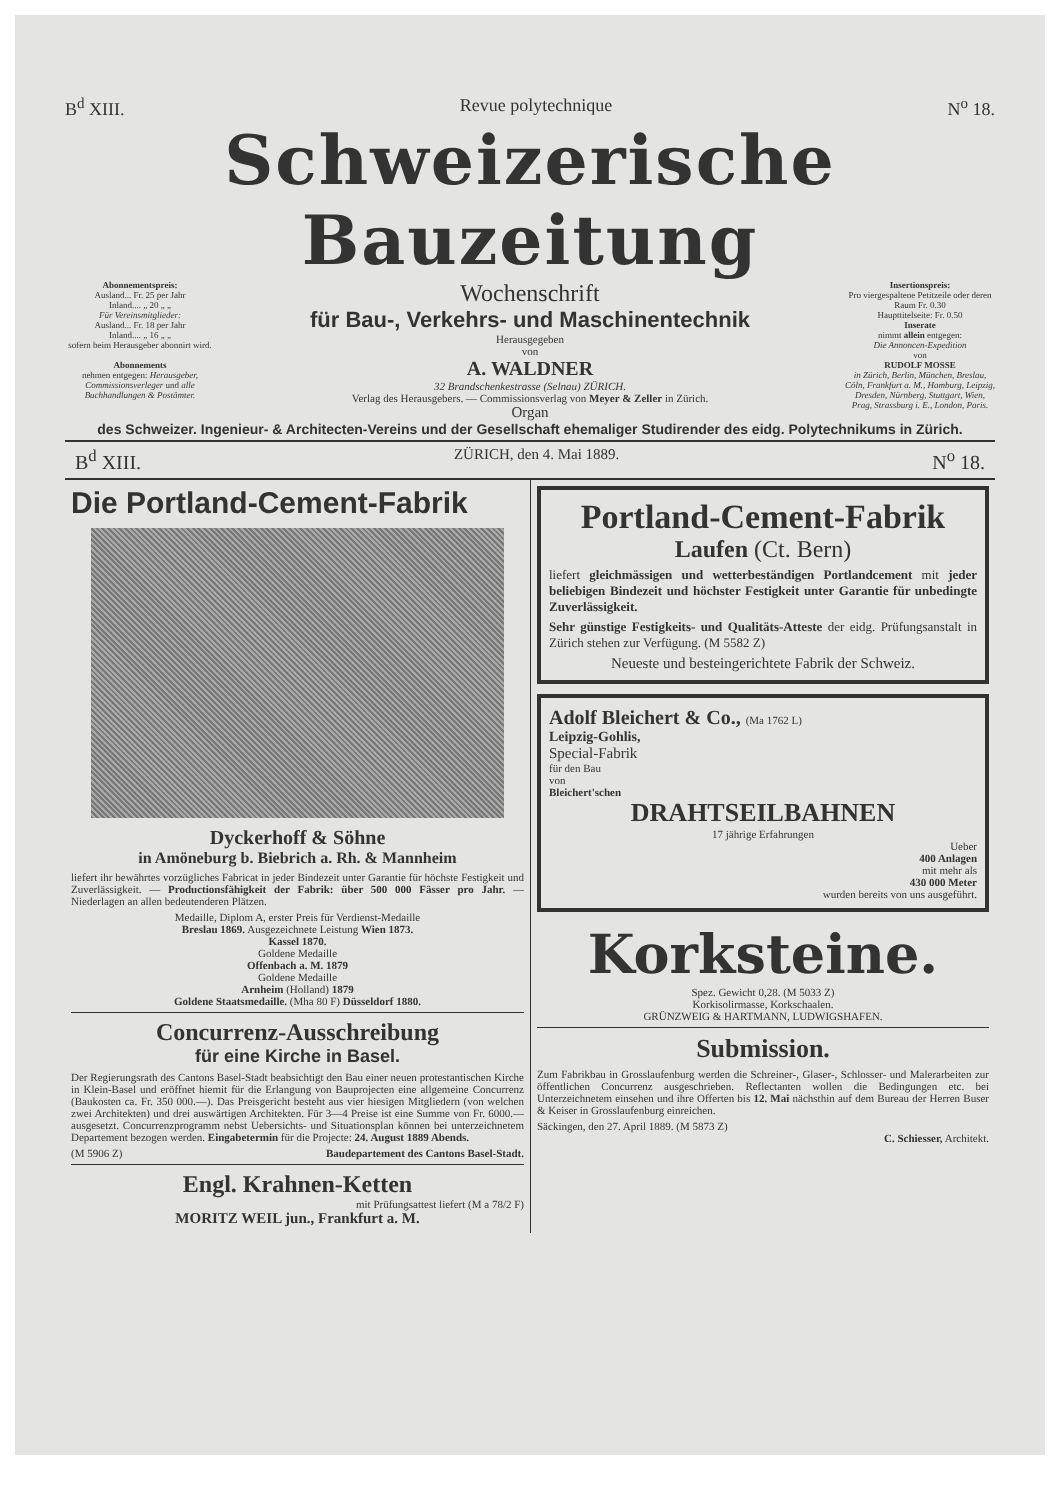B<sup>d</sup> XIII. Revue polytechnique N<sup>o</sup> 18.
Schweizerische Bauzeitung
Abonnementspreis:
Ausland... Fr. 25 per Jahr
Inland.... „ 20 „ „
Für Vereinsmitglieder:
Ausland... Fr. 18 per Jahr
Inland.... „ 16 „ „
sofern beim Herausgeber abonnirt wird.
Abonnements
nehmen entgegen: Herausgeber, Commissionsverleger und alle Buchhandlungen & Postämter.
Wochenschrift
für Bau-, Verkehrs- und Maschinentechnik
Herausgegeben
von
A. WALDNER
32 Brandschenkestrasse (Selnau) ZÜRICH.
Verlag des Herausgebers. — Commissionsverlag von Meyer & Zeller in Zürich.
Organ
Insertionspreis:
Pro viergespaltene Petitzeile oder deren Raum Fr. 0.30
Haupttitelseite: Fr. 0.50
Inserate
nimmt allein entgegen:
Die Annoncen-Expedition
von
RUDOLF MOSSE
in Zürich, Berlin, München, Breslau, Cöln, Frankfurt a. M., Hamburg, Leipzig, Dresden, Nürnberg, Stuttgart, Wien, Prag, Strassburg i. E., London, Paris.
des Schweizer. Ingenieur- & Architecten-Vereins und der Gesellschaft ehemaliger Studirender des eidg. Polytechnikums in Zürich.
B<sup>d</sup> XIII. ZÜRICH, den 4. Mai 1889. N<sup>o</sup> 18.
Die Portland-Cement-Fabrik
Dyckerhoff & Söhne
in Amöneburg b. Biebrich a. Rh. & Mannheim
liefert ihr bewährtes vorzügliches Fabricat in jeder Bindezeit unter Garantie für höchste Festigkeit und Zuverlässigkeit. — Productionsfähigkeit der Fabrik: über 500 000 Fässer pro Jahr. — Niederlagen an allen bedeutenderen Plätzen.
Medaille, Diplom A, erster Preis für Verdienst-Medaille
Breslau 1869. Ausgezeichnete Leistung Wien 1873.
Kassel 1870.
Goldene Medaille
Offenbach a. M. 1879
Goldene Medaille
Arnheim (Holland) 1879
Goldene Staatsmedaille. (Mha 80 F) Düsseldorf 1880.
Concurrenz-Ausschreibung
für eine Kirche in Basel.
Der Regierungsrath des Cantons Basel-Stadt beabsichtigt den Bau einer neuen protestantischen Kirche in Klein-Basel und eröffnet hiemit für die Erlangung von Bauprojecten eine allgemeine Concurrenz (Baukosten ca. Fr. 350 000.—). Das Preisgericht besteht aus vier hiesigen Mitgliedern (von welchen zwei Architekten) und drei auswärtigen Architekten. Für 3—4 Preise ist eine Summe von Fr. 6000.— ausgesetzt. Concurrenzprogramm nebst Uebersichts- und Situationsplan können bei unterzeichnetem Departement bezogen werden. Eingabetermin für die Projecte: 24. August 1889 Abends.
(M 5906 Z) Baudepartement des Cantons Basel-Stadt.
Engl. Krahnen-Ketten
mit Prüfungsattest liefert (M a 78/2 F)
MORITZ WEIL jun., Frankfurt a. M.
Portland-Cement-Fabrik
Laufen (Ct. Bern)
liefert gleichmässigen und wetterbeständigen Portlandcement mit jeder beliebigen Bindezeit und höchster Festigkeit unter Garantie für unbedingte Zuverlässigkeit.
Sehr günstige Festigkeits- und Qualitäts-Atteste der eidg. Prüfungsanstalt in Zürich stehen zur Verfügung. (M 5582 Z)
Neueste und besteingerichtete Fabrik der Schweiz.
Adolf Bleichert & Co., (Ma 1762 L)
Leipzig-Gohlis,
Special-Fabrik
für den Bau
von
Bleichert'schen
DRAHTSEILBAHNEN
17 jährige Erfahrungen
Ueber
400 Anlagen
mit mehr als
430 000 Meter
wurden bereits von uns ausgeführt.
Korksteine.
Spez. Gewicht 0,28. (M 5033 Z)
Korkisolirmasse, Korkschaalen.
GRÜNZWEIG & HARTMANN, LUDWIGSHAFEN.
Submission.
Zum Fabrikbau in Grosslaufenburg werden die Schreiner-, Glaser-, Schlosser- und Malerarbeiten zur öffentlichen Concurrenz ausgeschrieben. Reflectanten wollen die Bedingungen etc. bei Unterzeichnetem einsehen und ihre Offerten bis 12. Mai nächsthin auf dem Bureau der Herren Buser & Keiser in Grosslaufenburg einreichen.
Säckingen, den 27. April 1889. (M 5873 Z)
C. Schiesser, Architekt.